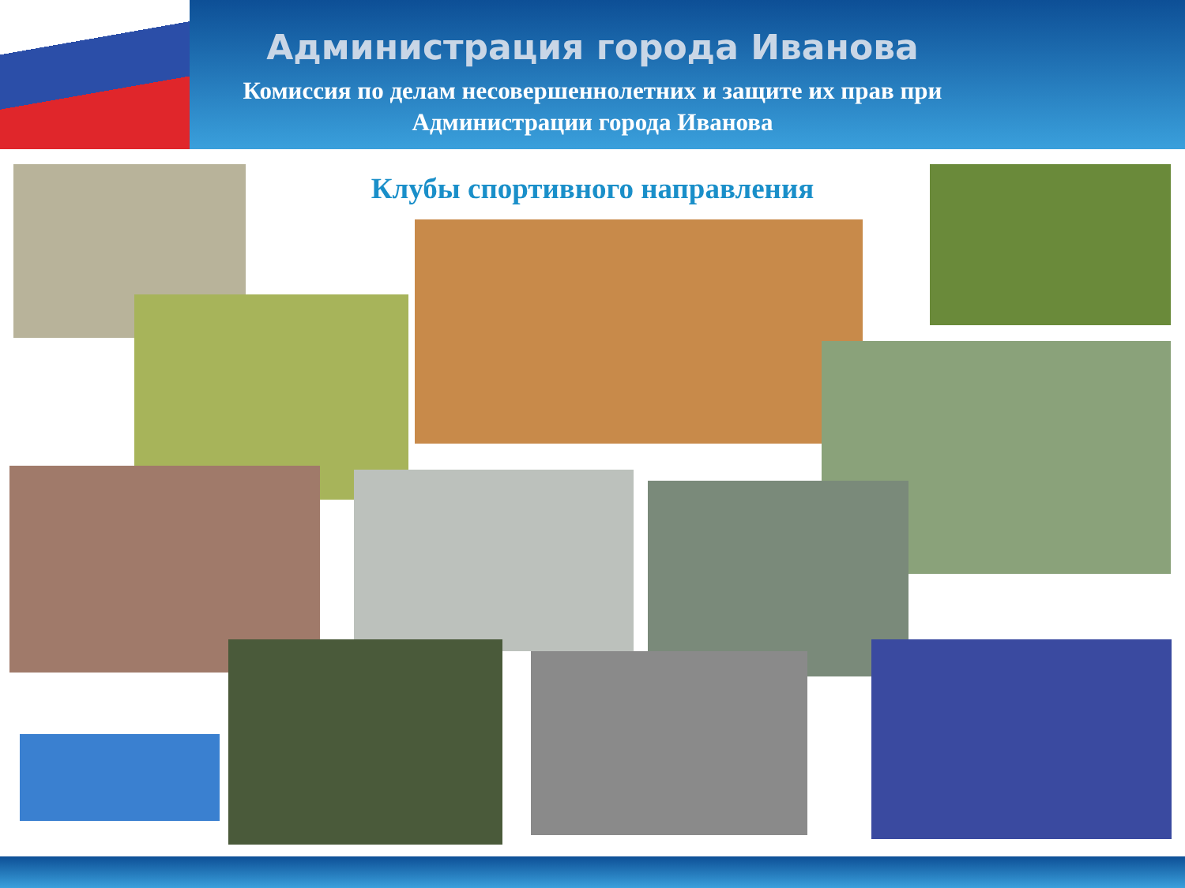Администрация города Иванова
Комиссия по делам несовершеннолетних и защите их прав при
Администрации города Иванова
Клубы спортивного направления